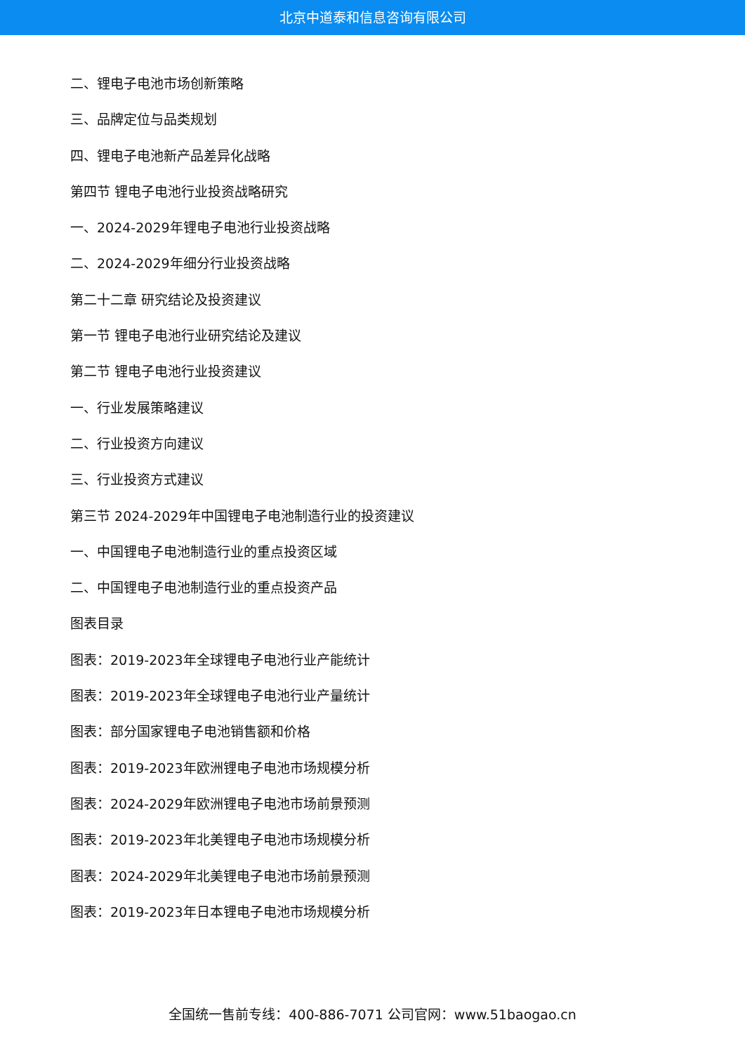北京中道泰和信息咨询有限公司
二、锂电子电池市场创新策略
三、品牌定位与品类规划
四、锂电子电池新产品差异化战略
第四节 锂电子电池行业投资战略研究
一、2024-2029年锂电子电池行业投资战略
二、2024-2029年细分行业投资战略
第二十二章 研究结论及投资建议
第一节 锂电子电池行业研究结论及建议
第二节 锂电子电池行业投资建议
一、行业发展策略建议
二、行业投资方向建议
三、行业投资方式建议
第三节 2024-2029年中国锂电子电池制造行业的投资建议
一、中国锂电子电池制造行业的重点投资区域
二、中国锂电子电池制造行业的重点投资产品
图表目录
图表：2019-2023年全球锂电子电池行业产能统计
图表：2019-2023年全球锂电子电池行业产量统计
图表：部分国家锂电子电池销售额和价格
图表：2019-2023年欧洲锂电子电池市场规模分析
图表：2024-2029年欧洲锂电子电池市场前景预测
图表：2019-2023年北美锂电子电池市场规模分析
图表：2024-2029年北美锂电子电池市场前景预测
图表：2019-2023年日本锂电子电池市场规模分析
全国统一售前专线：400-886-7071 公司官网：www.51baogao.cn